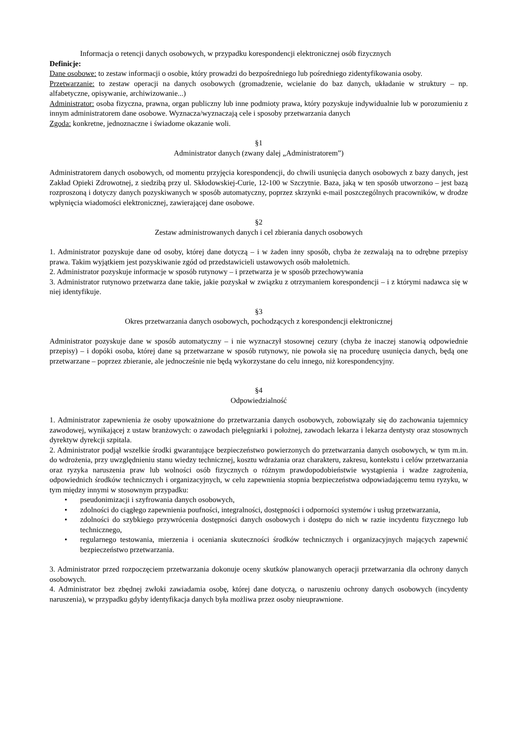Informacja o retencji danych osobowych, w przypadku korespondencji elektronicznej osób fizycznych
Definicje:
Dane osobowe: to zestaw informacji o osobie, który prowadzi do bezpośredniego lub pośredniego zidentyfikowania osoby.
Przetwarzanie: to zestaw operacji na danych osobowych (gromadzenie, wcielanie do baz danych, układanie w struktury – np. alfabetyczne, opisywanie, archiwizowanie...)
Administrator: osoba fizyczna, prawna, organ publiczny lub inne podmioty prawa, który pozyskuje indywidualnie lub w porozumieniu z innym administratorem dane osobowe. Wyznacza/wyznaczają cele i sposoby przetwarzania danych
Zgoda: konkretne, jednoznaczne i świadome okazanie woli.
§1
Administrator danych (zwany dalej „Administratorem”)
Administratorem danych osobowych, od momentu przyjęcia korespondencji, do chwili usunięcia danych osobowych z bazy danych, jest Zakład Opieki Zdrowotnej, z siedzibą przy ul. Skłodowskiej-Curie, 12-100 w Szczytnie. Baza, jaką w ten sposób utworzono – jest bazą rozproszoną i dotyczy danych pozyskiwanych w sposób automatyczny, poprzez skrzynki e-mail poszczególnych pracowników, w drodze wpłynięcia wiadomości elektronicznej, zawierającej dane osobowe.
§2
Zestaw administrowanych danych i cel zbierania danych osobowych
1. Administrator pozyskuje dane od osoby, której dane dotyczą – i w żaden inny sposób, chyba że zezwalają na to odrębne przepisy prawa. Takim wyjątkiem jest pozyskiwanie zgód od przedstawicieli ustawowych osób małoletnich.
2. Administrator pozyskuje informacje w sposób rutynowy – i przetwarza je w sposób przechowywania
3. Administrator rutynowo przetwarza dane takie, jakie pozyskał w związku z otrzymaniem korespondencji – i z którymi nadawca się w niej identyfikuje.
§3
Okres przetwarzania danych osobowych, pochodzących z korespondencji elektronicznej
Administrator pozyskuje dane w sposób automatyczny – i nie wyznaczył stosownej cezury (chyba że inaczej stanowią odpowiednie przepisy) – i dopóki osoba, której dane są przetwarzane w sposób rutynowy, nie powoła się na procedurę usunięcia danych, będą one przetwarzane – poprzez zbieranie, ale jednocześnie nie będą wykorzystane do celu innego, niż korespondencyjny.
§4
Odpowiedzialność
1. Administrator zapewnienia że osoby upoważnione do przetwarzania danych osobowych, zobowiązały się do zachowania tajemnicy zawodowej, wynikającej z ustaw branżowych: o zawodach pielęgniarki i położnej, zawodach lekarza i lekarza dentysty oraz stosownych dyrektyw dyrekcji szpitala.
2. Administrator podjął wszelkie środki gwarantujące bezpieczeństwo powierzonych do przetwarzania danych osobowych, w tym m.in. do wdrożenia, przy uwzględnieniu stanu wiedzy technicznej, kosztu wdrażania oraz charakteru, zakresu, kontekstu i celów przetwarzania oraz ryzyka naruszenia praw lub wolności osób fizycznych o różnym prawdopodobieństwie wystąpienia i wadze zagrożenia, odpowiednich środków technicznych i organizacyjnych, w celu zapewnienia stopnia bezpieczeństwa odpowiadającemu temu ryzyku, w tym między innymi w stosownym przypadku:
• pseudonimizacji i szyfrowania danych osobowych,
• zdolności do ciągłego zapewnienia poufności, integralności, dostępności i odporności systemów i usług przetwarzania,
• zdolności do szybkiego przywrócenia dostępności danych osobowych i dostępu do nich w razie incydentu fizycznego lub technicznego,
• regularnego testowania, mierzenia i oceniania skuteczności środków technicznych i organizacyjnych mających zapewnić bezpieczeństwo przetwarzania.
3. Administrator przed rozpoczęciem przetwarzania dokonuje oceny skutków planowanych operacji przetwarzania dla ochrony danych osobowych.
4. Administrator bez zbędnej zwłoki zawiadamia osobę, której dane dotyczą, o naruszeniu ochrony danych osobowych (incydenty naruszenia), w przypadku gdyby identyfikacja danych była możliwa przez osoby nieuprawnione.